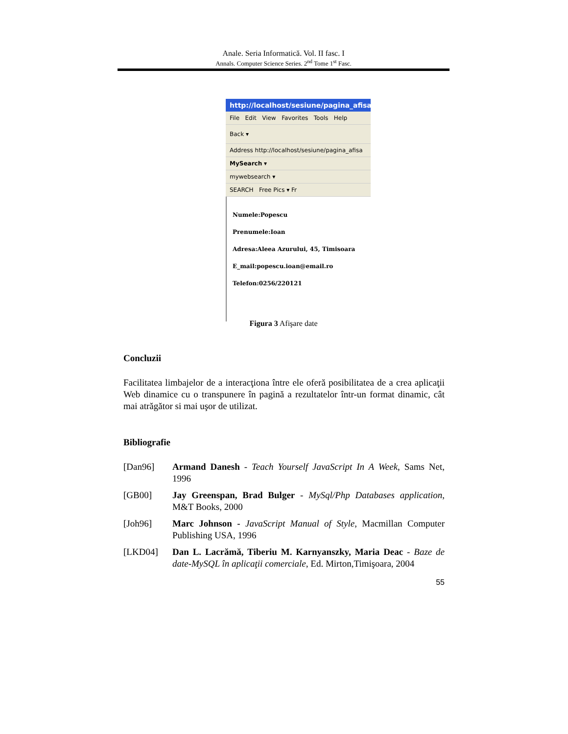Anale. Seria Informatică. Vol. II fasc. I
Annals. Computer Science Series. 2<sup>nd</sup> Tome 1<sup>st</sup> Fasc.
http://localhost/sesiune/pagina_afisa
File Edit View Favorites Tools Help
Back ▾
Address http://localhost/sesiune/pagina_afisa
MySearch ▾
mywebsearch ▾
SEARCH Free Pics ▾ Fr
Numele:Popescu
Prenumele:Ioan
Adresa:Aleea Azurului, 45, Timisoara
E_mail:popescu.ioan@email.ro
Telefon:0256/220121
Figura 3 Afişare date
Concluzii
Facilitatea limbajelor de a interacţiona între ele oferă posibilitatea de a crea aplicaţii Web dinamice cu o transpunere în pagină a rezultatelor într-un format dinamic, cât mai atrăgător si mai uşor de utilizat.
Bibliografie
[Dan96] Armand Danesh - Teach Yourself JavaScript In A Week, Sams Net, 1996
[GB00] Jay Greenspan, Brad Bulger - MySql/Php Databases application, M&T Books, 2000
[Joh96] Marc Johnson - JavaScript Manual of Style, Macmillan Computer Publishing USA, 1996
[LKD04] Dan L. Lacrămă, Tiberiu M. Karnyanszky, Maria Deac - Baze de date-MySQL în aplicaţii comerciale, Ed. Mirton,Timişoara, 2004
55